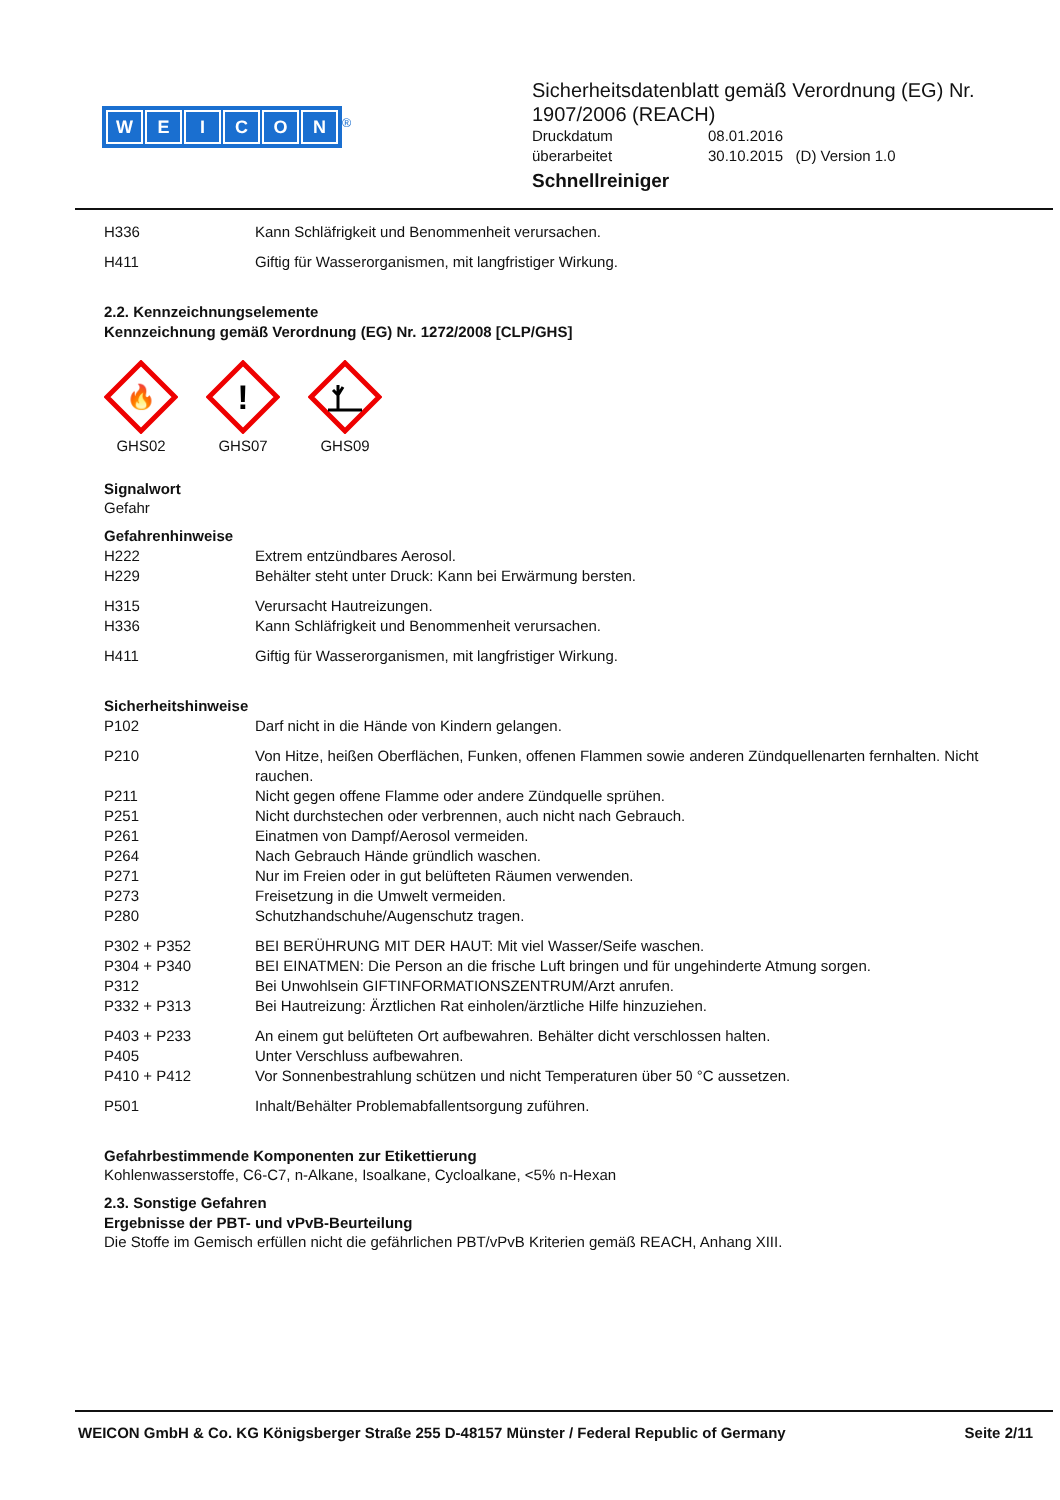WEICON
<sup>®</sup>
Sicherheitsdatenblatt gemäß Verordnung (EG) Nr. 1907/2006 (REACH)
Druckdatum 08.01.2016
überarbeitet 30.10.2015 (D) Version 1.0
Schnellreiniger
H336 Kann Schläfrigkeit und Benommenheit verursachen.
H411 Giftig für Wasserorganismen, mit langfristiger Wirkung.
2.2. Kennzeichnungselemente
Kennzeichnung gemäß Verordnung (EG) Nr. 1272/2008 [CLP/GHS]
🔥
GHS02
!
GHS07
GHS09
Signalwort
Gefahr
Gefahrenhinweise
H222 Extrem entzündbares Aerosol.
H229 Behälter steht unter Druck: Kann bei Erwärmung bersten.
H315 Verursacht Hautreizungen.
H336 Kann Schläfrigkeit und Benommenheit verursachen.
H411 Giftig für Wasserorganismen, mit langfristiger Wirkung.
Sicherheitshinweise
P102 Darf nicht in die Hände von Kindern gelangen.
P210 Von Hitze, heißen Oberflächen, Funken, offenen Flammen sowie anderen Zündquellenarten fernhalten. Nicht rauchen.
P211 Nicht gegen offene Flamme oder andere Zündquelle sprühen.
P251 Nicht durchstechen oder verbrennen, auch nicht nach Gebrauch.
P261 Einatmen von Dampf/Aerosol vermeiden.
P264 Nach Gebrauch Hände gründlich waschen.
P271 Nur im Freien oder in gut belüfteten Räumen verwenden.
P273 Freisetzung in die Umwelt vermeiden.
P280 Schutzhandschuhe/Augenschutz tragen.
P302 + P352 BEI BERÜHRUNG MIT DER HAUT: Mit viel Wasser/Seife waschen.
P304 + P340 BEI EINATMEN: Die Person an die frische Luft bringen und für ungehinderte Atmung sorgen.
P312 Bei Unwohlsein GIFTINFORMATIONSZENTRUM/Arzt anrufen.
P332 + P313 Bei Hautreizung: Ärztlichen Rat einholen/ärztliche Hilfe hinzuziehen.
P403 + P233 An einem gut belüfteten Ort aufbewahren. Behälter dicht verschlossen halten.
P405 Unter Verschluss aufbewahren.
P410 + P412 Vor Sonnenbestrahlung schützen und nicht Temperaturen über 50 °C aussetzen.
P501 Inhalt/Behälter Problemabfallentsorgung zuführen.
Gefahrbestimmende Komponenten zur Etikettierung
Kohlenwasserstoffe, C6-C7, n-Alkane, Isoalkane, Cycloalkane, <5% n-Hexan
2.3. Sonstige Gefahren
Ergebnisse der PBT- und vPvB-Beurteilung
Die Stoffe im Gemisch erfüllen nicht die gefährlichen PBT/vPvB Kriterien gemäß REACH, Anhang XIII.
WEICON GmbH & Co. KG Königsberger Straße 255 D-48157 Münster / Federal Republic of Germany Seite 2/11